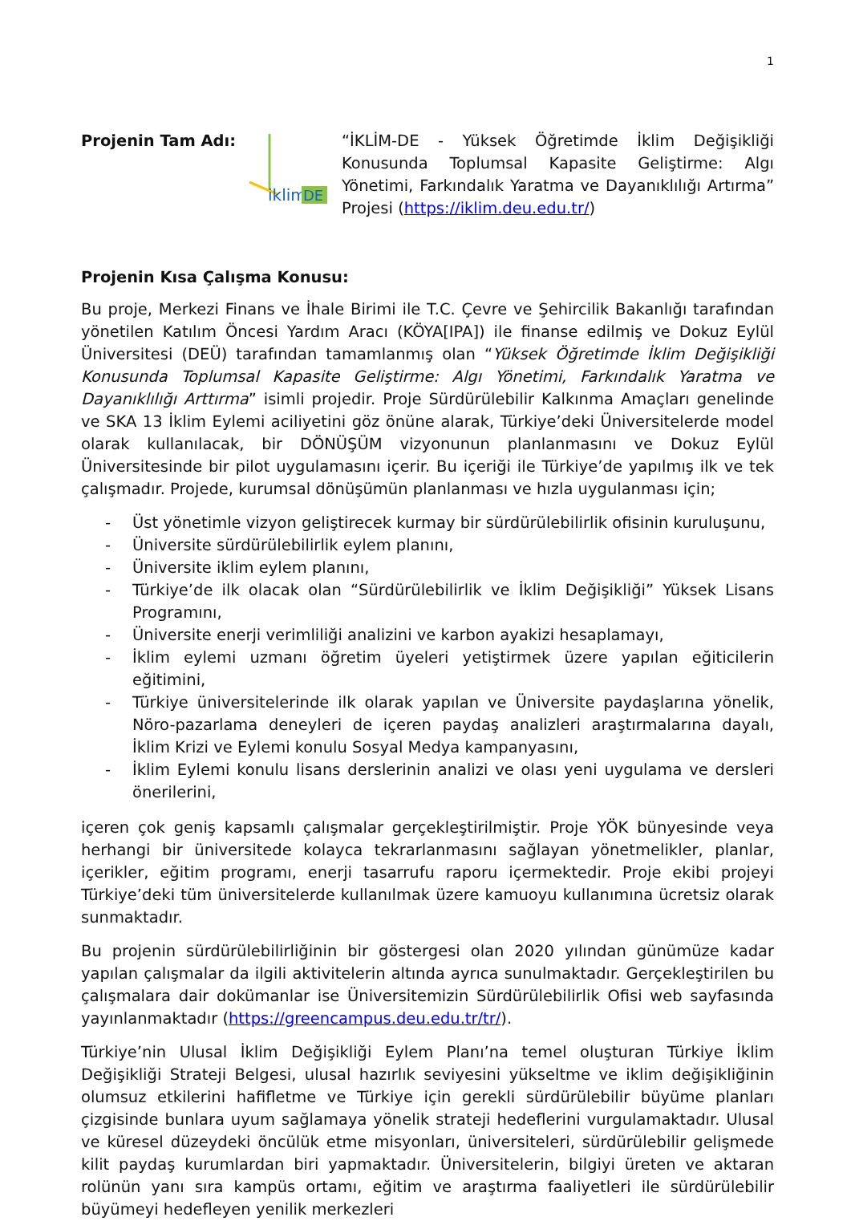1
Projenin Tam Adı:
iklim
DE
“İKLİM-DE - Yüksek Öğretimde İklim Değişikliği Konusunda Toplumsal Kapasite Geliştirme: Algı Yönetimi, Farkındalık Yaratma ve Dayanıklılığı Artırma” Projesi (https://iklim.deu.edu.tr/)
Projenin Kısa Çalışma Konusu:
Bu proje, Merkezi Finans ve İhale Birimi ile T.C. Çevre ve Şehircilik Bakanlığı tarafından yönetilen Katılım Öncesi Yardım Aracı (KÖYA[IPA]) ile finanse edilmiş ve Dokuz Eylül Üniversitesi (DEÜ) tarafından tamamlanmış olan “Yüksek Öğretimde İklim Değişikliği Konusunda Toplumsal Kapasite Geliştirme: Algı Yönetimi, Farkındalık Yaratma ve Dayanıklılığı Arttırma” isimli projedir. Proje Sürdürülebilir Kalkınma Amaçları genelinde ve SKA 13 İklim Eylemi aciliyetini göz önüne alarak, Türkiye’deki Üniversitelerde model olarak kullanılacak, bir DÖNÜŞÜM vizyonunun planlanmasını ve Dokuz Eylül Üniversitesinde bir pilot uygulamasını içerir. Bu içeriği ile Türkiye’de yapılmış ilk ve tek çalışmadır. Projede, kurumsal dönüşümün planlanması ve hızla uygulanması için;
- Üst yönetimle vizyon geliştirecek kurmay bir sürdürülebilirlik ofisinin kuruluşunu,
- Üniversite sürdürülebilirlik eylem planını,
- Üniversite iklim eylem planını,
- Türkiye’de ilk olacak olan “Sürdürülebilirlik ve İklim Değişikliği” Yüksek Lisans Programını,
- Üniversite enerji verimliliği analizini ve karbon ayakizi hesaplamayı,
- İklim eylemi uzmanı öğretim üyeleri yetiştirmek üzere yapılan eğiticilerin eğitimini,
- Türkiye üniversitelerinde ilk olarak yapılan ve Üniversite paydaşlarına yönelik, Nöro-pazarlama deneyleri de içeren paydaş analizleri araştırmalarına dayalı, İklim Krizi ve Eylemi konulu Sosyal Medya kampanyasını,
- İklim Eylemi konulu lisans derslerinin analizi ve olası yeni uygulama ve dersleri önerilerini,
içeren çok geniş kapsamlı çalışmalar gerçekleştirilmiştir. Proje YÖK bünyesinde veya herhangi bir üniversitede kolayca tekrarlanmasını sağlayan yönetmelikler, planlar, içerikler, eğitim programı, enerji tasarrufu raporu içermektedir. Proje ekibi projeyi Türkiye’deki tüm üniversitelerde kullanılmak üzere kamuoyu kullanımına ücretsiz olarak sunmaktadır.
Bu projenin sürdürülebilirliğinin bir göstergesi olan 2020 yılından günümüze kadar yapılan çalışmalar da ilgili aktivitelerin altında ayrıca sunulmaktadır. Gerçekleştirilen bu çalışmalara dair dokümanlar ise Üniversitemizin Sürdürülebilirlik Ofisi web sayfasında yayınlanmaktadır (https://greencampus.deu.edu.tr/tr/).
Türkiye’nin Ulusal İklim Değişikliği Eylem Planı’na temel oluşturan Türkiye İklim Değişikliği Strateji Belgesi, ulusal hazırlık seviyesini yükseltme ve iklim değişikliğinin olumsuz etkilerini hafifletme ve Türkiye için gerekli sürdürülebilir büyüme planları çizgisinde bunlara uyum sağlamaya yönelik strateji hedeflerini vurgulamaktadır. Ulusal ve küresel düzeydeki öncülük etme misyonları, üniversiteleri, sürdürülebilir gelişmede kilit paydaş kurumlardan biri yapmaktadır. Üniversitelerin, bilgiyi üreten ve aktaran rolünün yanı sıra kampüs ortamı, eğitim ve araştırma faaliyetleri ile sürdürülebilir büyümeyi hedefleyen yenilik merkezleri